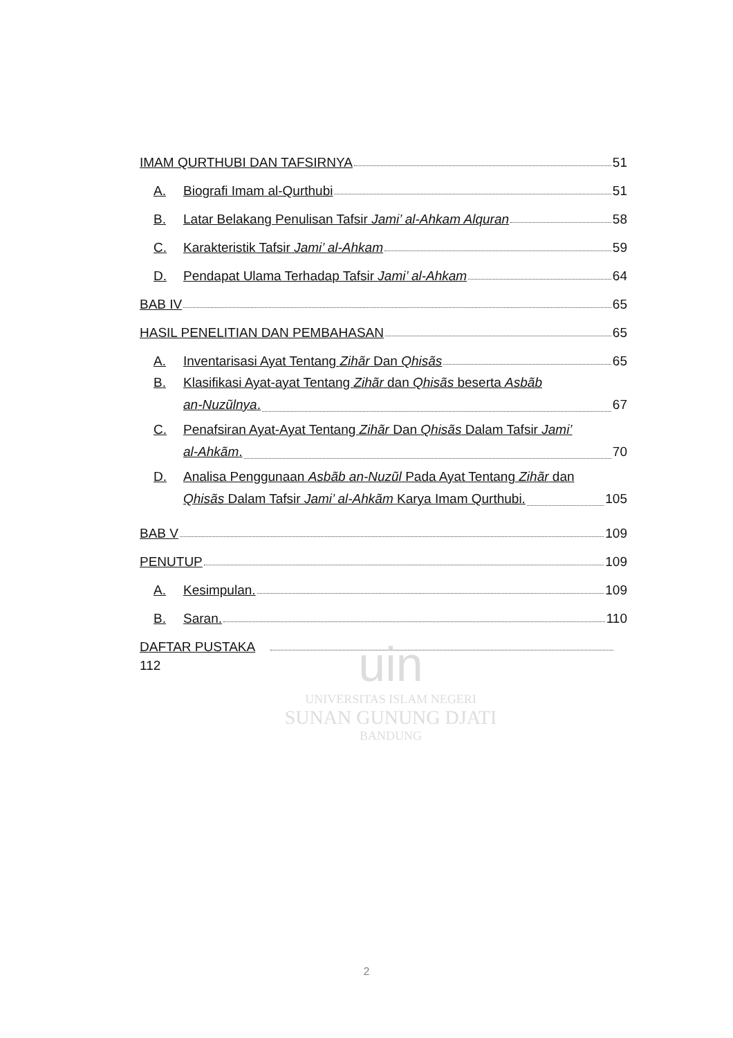IMAM QURTHUBI DAN TAFSIRNYA 51
A. Biografi Imam al-Qurthubi 51
B. Latar Belakang Penulisan Tafsir Jami’ al-Ahkam Alquran 58
C. Karakteristik Tafsir Jami’ al-Ahkam 59
D. Pendapat Ulama Terhadap Tafsir Jami’ al-Ahkam 64
BAB IV 65
HASIL PENELITIAN DAN PEMBAHASAN 65
A. Inventarisasi Ayat Tentang Zihãr Dan Qhisãs 65
B. Klasifikasi Ayat-ayat Tentang Zihãr dan Qhisãs beserta Asbãb
an-Nuzũlnya. 67
C. Penafsiran Ayat-Ayat Tentang Zihãr Dan Qhisãs Dalam Tafsir Jami’
al-Ahkãm. 70
D. Analisa Penggunaan Asbãb an-Nuzũl Pada Ayat Tentang Zihãr dan
Qhisãs Dalam Tafsir Jami’ al-Ahkãm Karya Imam Qurthubi. 105
BAB V 109
PENUTUP 109
A. Kesimpulan. 109
B. Saran. 110
DAFTAR PUSTAKA
112
uin
UNIVERSITAS ISLAM NEGERI
SUNAN GUNUNG DJATI
BANDUNG
2